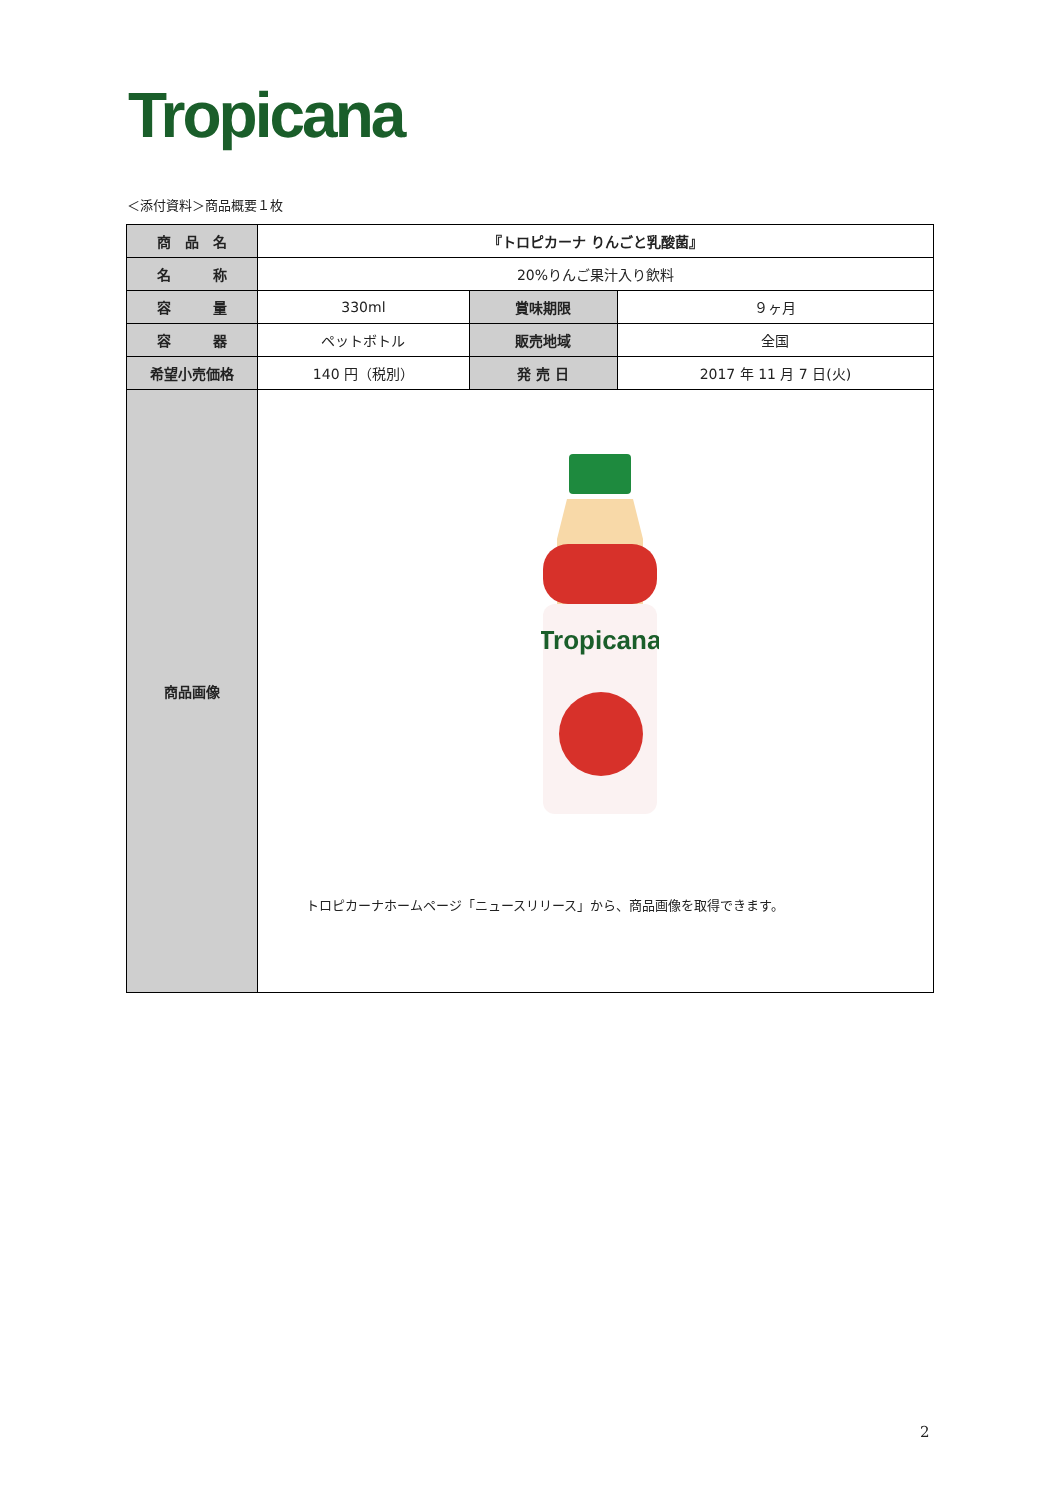Tropicana
＜添付資料＞商品概要１枚
| 商 品 名 | 『トロピカーナ りんごと乳酸菌』 | | |
| 名 称 | 20%りんご果汁入り飲料 | | |
| 容 量 | 330ml | 賞味期限 | ９ヶ月 |
| 容 器 | ペットボトル | 販売地域 | 全国 |
| 希望小売価格 | 140 円（税別） | 発 売 日 | 2017 年 11 月 7 日(火) |
| 商品画像 | Tropicana トロピカーナホームページ「ニュースリリース」から、商品画像を取得できます。 | | |
2